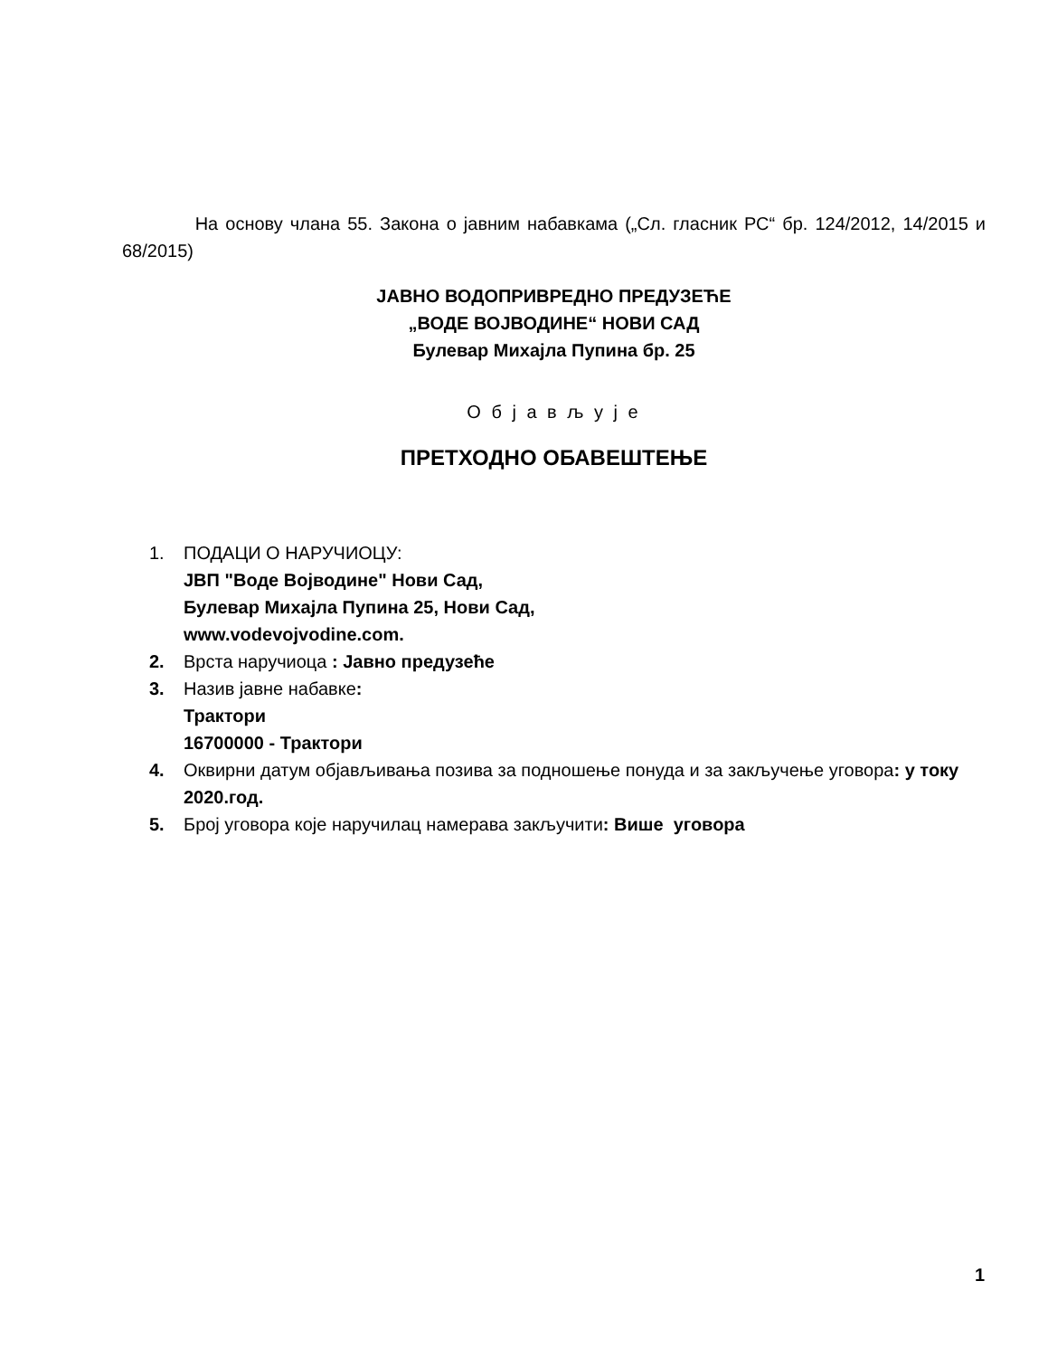На основу члана 55. Закона о јавним набавкама („Сл. гласник РС“ бр. 124/2012, 14/2015 и 68/2015)
ЈАВНО ВОДОПРИВРЕДНО ПРЕДУЗЕЋЕ
„ВОДЕ ВОЈВОДИНЕ“ НОВИ САД
Булевар Михајла Пупина бр. 25
О б ј а в љ у ј е
ПРЕТХОДНО ОБАВЕШТЕЊЕ
1. ПОДАЦИ О НАРУЧИОЦУ:
ЈВП "Воде Војводине" Нови Сад,
Булевар Михајла Пупина 25, Нови Сад,
www.vodevojvodine.com.
2. Врста наручиоца : Јавно предузеће
3. Назив јавне набавке:
Трактори
16700000 - Трактори
4. Оквирни датум објављивања позива за подношење понуда и за закључење уговора: у току 2020.год.
5. Број уговора које наручилац намерава закључити: Више уговора
1